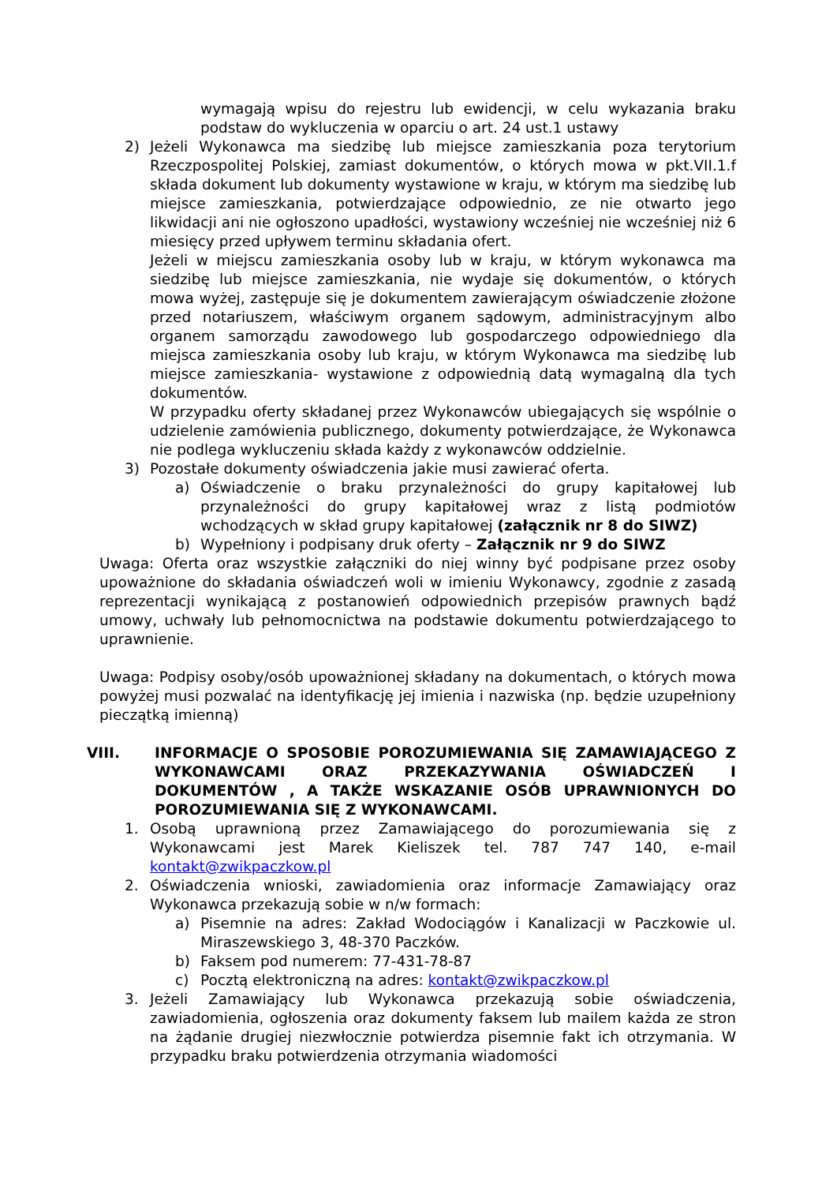wymagają wpisu do rejestru lub ewidencji, w celu wykazania braku podstaw do wykluczenia w oparciu o art. 24 ust.1 ustawy
2) Jeżeli Wykonawca ma siedzibę lub miejsce zamieszkania poza terytorium Rzeczpospolitej Polskiej, zamiast dokumentów, o których mowa w pkt.VII.1.f składa dokument lub dokumenty wystawione w kraju, w którym ma siedzibę lub miejsce zamieszkania, potwierdzające odpowiednio, ze nie otwarto jego likwidacji ani nie ogłoszono upadłości, wystawiony wcześniej nie wcześniej niż 6 miesięcy przed upływem terminu składania ofert.
Jeżeli w miejscu zamieszkania osoby lub w kraju, w którym wykonawca ma siedzibę lub miejsce zamieszkania, nie wydaje się dokumentów, o których mowa wyżej, zastępuje się je dokumentem zawierającym oświadczenie złożone przed notariuszem, właściwym organem sądowym, administracyjnym albo organem samorządu zawodowego lub gospodarczego odpowiedniego dla miejsca zamieszkania osoby lub kraju, w którym Wykonawca ma siedzibę lub miejsce zamieszkania- wystawione z odpowiednią datą wymagalną dla tych dokumentów.
W przypadku oferty składanej przez Wykonawców ubiegających się wspólnie o udzielenie zamówienia publicznego, dokumenty potwierdzające, że Wykonawca nie podlega wykluczeniu składa każdy z wykonawców oddzielnie.
3) Pozostałe dokumenty oświadczenia jakie musi zawierać oferta.
a) Oświadczenie o braku przynależności do grupy kapitałowej lub przynależności do grupy kapitałowej wraz z listą podmiotów wchodzących w skład grupy kapitałowej (załącznik nr 8 do SIWZ)
b) Wypełniony i podpisany druk oferty – Załącznik nr 9 do SIWZ
Uwaga: Oferta oraz wszystkie załączniki do niej winny być podpisane przez osoby upoważnione do składania oświadczeń woli w imieniu Wykonawcy, zgodnie z zasadą reprezentacji wynikającą z postanowień odpowiednich przepisów prawnych bądź umowy, uchwały lub pełnomocnictwa na podstawie dokumentu potwierdzającego to uprawnienie.
Uwaga: Podpisy osoby/osób upoważnionej składany na dokumentach, o których mowa powyżej musi pozwalać na identyfikację jej imienia i nazwiska (np. będzie uzupełniony pieczątką imienną)
VIII. INFORMACJE O SPOSOBIE POROZUMIEWANIA SIĘ ZAMAWIAJĄCEGO Z WYKONAWCAMI ORAZ PRZEKAZYWANIA OŚWIADCZEŃ I DOKUMENTÓW , A TAKŻE WSKAZANIE OSÓB UPRAWNIONYCH DO POROZUMIEWANIA SIĘ Z WYKONAWCAMI.
1. Osobą uprawnioną przez Zamawiającego do porozumiewania się z Wykonawcami jest Marek Kieliszek tel. 787 747 140, e-mail kontakt@zwikpaczkow.pl
2. Oświadczenia wnioski, zawiadomienia oraz informacje Zamawiający oraz Wykonawca przekazują sobie w n/w formach:
a) Pisemnie na adres: Zakład Wodociągów i Kanalizacji w Paczkowie ul. Miraszewskiego 3, 48-370 Paczków.
b) Faksem pod numerem: 77-431-78-87
c) Pocztą elektroniczną na adres: kontakt@zwikpaczkow.pl
3. Jeżeli Zamawiający lub Wykonawca przekazują sobie oświadczenia, zawiadomienia, ogłoszenia oraz dokumenty faksem lub mailem każda ze stron na żądanie drugiej niezwłocznie potwierdza pisemnie fakt ich otrzymania. W przypadku braku potwierdzenia otrzymania wiadomości